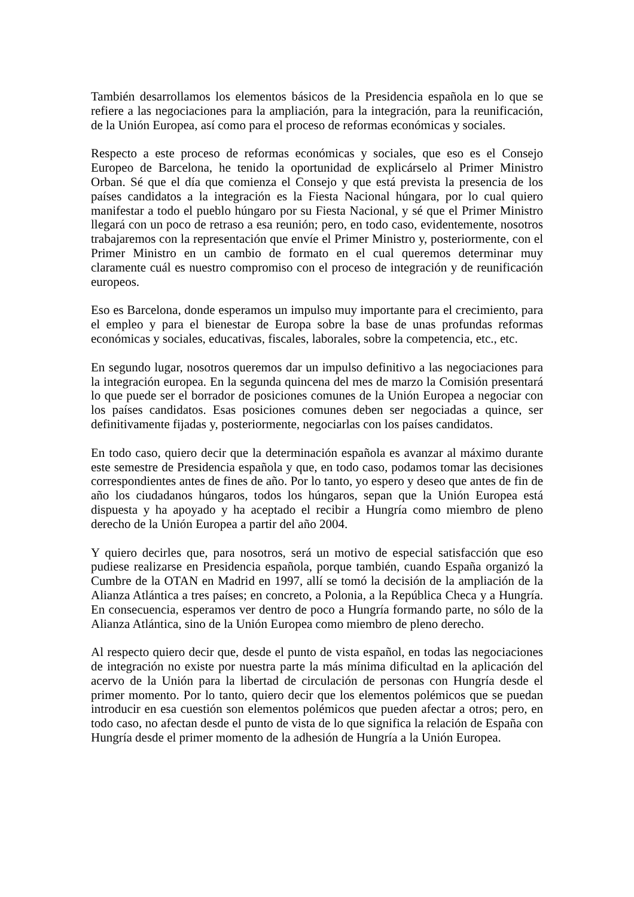También desarrollamos los elementos básicos de la Presidencia española en lo que se refiere a las negociaciones para la ampliación, para la integración, para la reunificación, de la Unión Europea, así como para el proceso de reformas económicas y sociales.
Respecto a este proceso de reformas económicas y sociales, que eso es el Consejo Europeo de Barcelona, he tenido la oportunidad de explicárselo al Primer Ministro Orban. Sé que el día que comienza el Consejo y que está prevista la presencia de los países candidatos a la integración es la Fiesta Nacional húngara, por lo cual quiero manifestar a todo el pueblo húngaro por su Fiesta Nacional, y sé que el Primer Ministro llegará con un poco de retraso a esa reunión; pero, en todo caso, evidentemente, nosotros trabajaremos con la representación que envíe el Primer Ministro y, posteriormente, con el Primer Ministro en un cambio de formato en el cual queremos determinar muy claramente cuál es nuestro compromiso con el proceso de integración y de reunificación europeos.
Eso es Barcelona, donde esperamos un impulso muy importante para el crecimiento, para el empleo y para el bienestar de Europa sobre la base de unas profundas reformas económicas y sociales, educativas, fiscales, laborales, sobre la competencia, etc., etc.
En segundo lugar, nosotros queremos dar un impulso definitivo a las negociaciones para la integración europea. En la segunda quincena del mes de marzo la Comisión presentará lo que puede ser el borrador de posiciones comunes de la Unión Europea a negociar con los países candidatos. Esas posiciones comunes deben ser negociadas a quince, ser definitivamente fijadas y, posteriormente, negociarlas con los países candidatos.
En todo caso, quiero decir que la determinación española es avanzar al máximo durante este semestre de Presidencia española y que, en todo caso, podamos tomar las decisiones correspondientes antes de fines de año. Por lo tanto, yo espero y deseo que antes de fin de año los ciudadanos húngaros, todos los húngaros, sepan que la Unión Europea está dispuesta y ha apoyado y ha aceptado el recibir a Hungría como miembro de pleno derecho de la Unión Europea a partir del año 2004.
Y quiero decirles que, para nosotros, será un motivo de especial satisfacción que eso pudiese realizarse en Presidencia española, porque también, cuando España organizó la Cumbre de la OTAN en Madrid en 1997, allí se tomó la decisión de la ampliación de la Alianza Atlántica a tres países; en concreto, a Polonia, a la República Checa y a Hungría. En consecuencia, esperamos ver dentro de poco a Hungría formando parte, no sólo de la Alianza Atlántica, sino de la Unión Europea como miembro de pleno derecho.
Al respecto quiero decir que, desde el punto de vista español, en todas las negociaciones de integración no existe por nuestra parte la más mínima dificultad en la aplicación del acervo de la Unión para la libertad de circulación de personas con Hungría desde el primer momento. Por lo tanto, quiero decir que los elementos polémicos que se puedan introducir en esa cuestión son elementos polémicos que pueden afectar a otros; pero, en todo caso, no afectan desde el punto de vista de lo que significa la relación de España con Hungría desde el primer momento de la adhesión de Hungría a la Unión Europea.